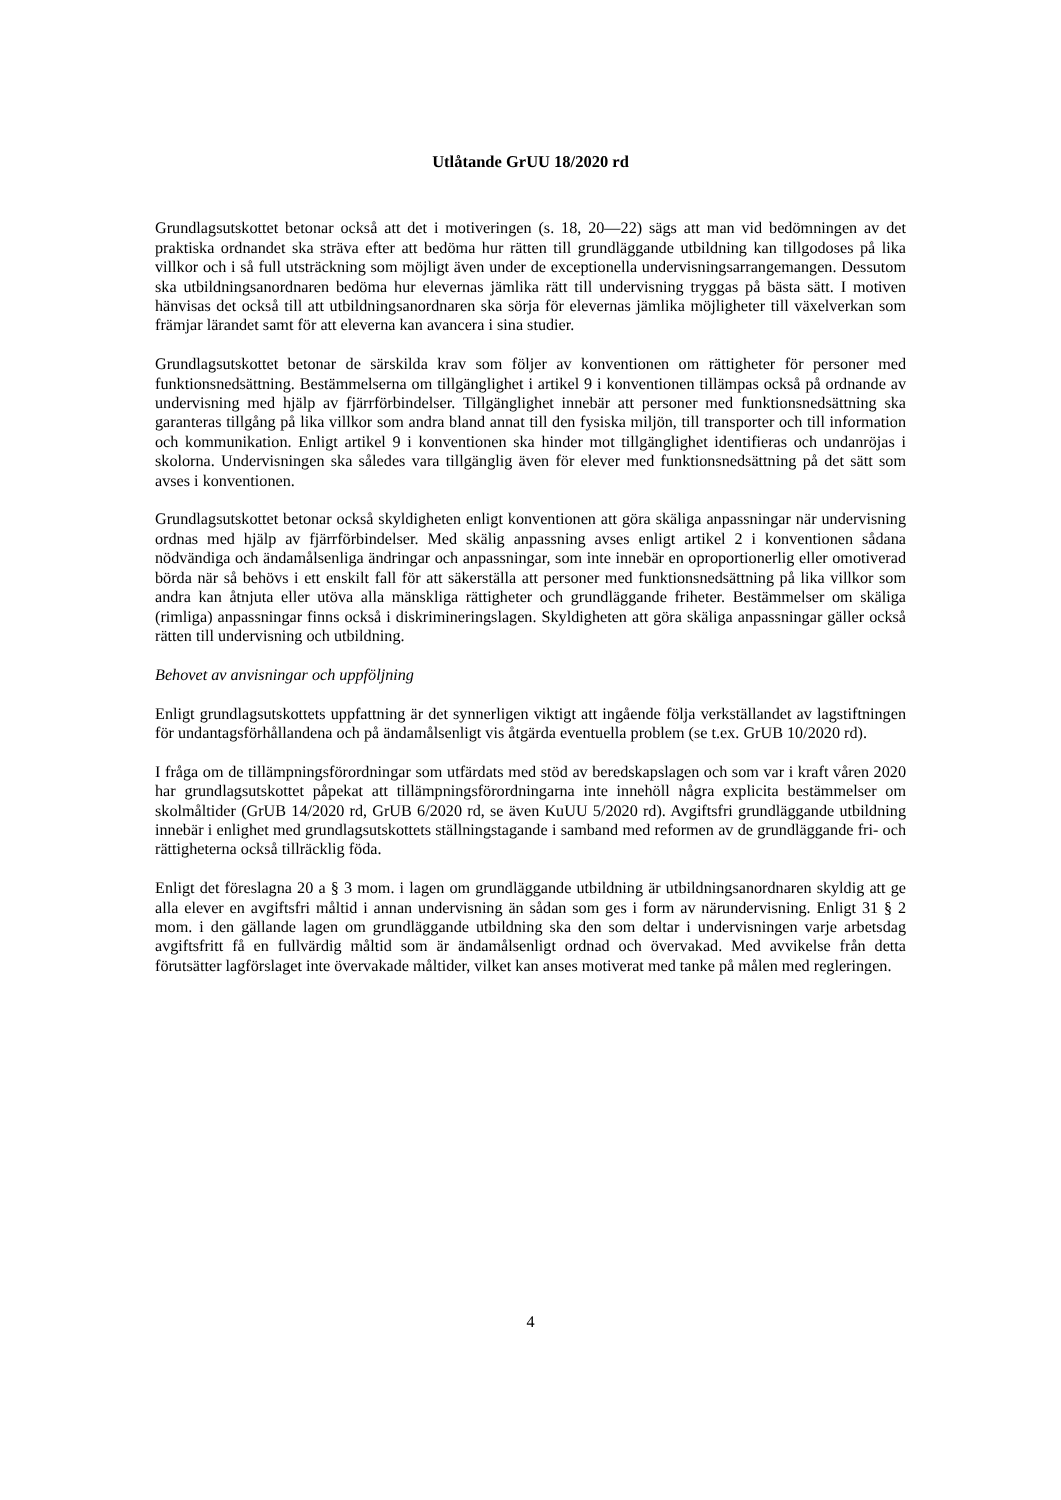Utlåtande GrUU 18/2020 rd
Grundlagsutskottet betonar också att det i motiveringen (s. 18, 20—22) sägs att man vid bedömningen av det praktiska ordnandet ska sträva efter att bedöma hur rätten till grundläggande utbildning kan tillgodoses på lika villkor och i så full utsträckning som möjligt även under de exceptionella undervisningsarrangemangen. Dessutom ska utbildningsanordnaren bedöma hur elevernas jämlika rätt till undervisning tryggas på bästa sätt. I motiven hänvisas det också till att utbildningsanordnaren ska sörja för elevernas jämlika möjligheter till växelverkan som främjar lärandet samt för att eleverna kan avancera i sina studier.
Grundlagsutskottet betonar de särskilda krav som följer av konventionen om rättigheter för personer med funktionsnedsättning. Bestämmelserna om tillgänglighet i artikel 9 i konventionen tillämpas också på ordnande av undervisning med hjälp av fjärrförbindelser. Tillgänglighet innebär att personer med funktionsnedsättning ska garanteras tillgång på lika villkor som andra bland annat till den fysiska miljön, till transporter och till information och kommunikation. Enligt artikel 9 i konventionen ska hinder mot tillgänglighet identifieras och undanröjas i skolorna. Undervisningen ska således vara tillgänglig även för elever med funktionsnedsättning på det sätt som avses i konventionen.
Grundlagsutskottet betonar också skyldigheten enligt konventionen att göra skäliga anpassningar när undervisning ordnas med hjälp av fjärrförbindelser. Med skälig anpassning avses enligt artikel 2 i konventionen sådana nödvändiga och ändamålsenliga ändringar och anpassningar, som inte innebär en oproportionerlig eller omotiverad börda när så behövs i ett enskilt fall för att säkerställa att personer med funktionsnedsättning på lika villkor som andra kan åtnjuta eller utöva alla mänskliga rättigheter och grundläggande friheter. Bestämmelser om skäliga (rimliga) anpassningar finns också i diskrimineringslagen. Skyldigheten att göra skäliga anpassningar gäller också rätten till undervisning och utbildning.
Behovet av anvisningar och uppföljning
Enligt grundlagsutskottets uppfattning är det synnerligen viktigt att ingående följa verkställandet av lagstiftningen för undantagsförhållandena och på ändamålsenligt vis åtgärda eventuella problem (se t.ex. GrUB 10/2020 rd).
I fråga om de tillämpningsförordningar som utfärdats med stöd av beredskapslagen och som var i kraft våren 2020 har grundlagsutskottet påpekat att tillämpningsförordningarna inte innehöll några explicita bestämmelser om skolmåltider (GrUB 14/2020 rd, GrUB 6/2020 rd, se även KuUU 5/2020 rd). Avgiftsfri grundläggande utbildning innebär i enlighet med grundlagsutskottets ställningstagande i samband med reformen av de grundläggande fri- och rättigheterna också tillräcklig föda.
Enligt det föreslagna 20 a § 3 mom. i lagen om grundläggande utbildning är utbildningsanordnaren skyldig att ge alla elever en avgiftsfri måltid i annan undervisning än sådan som ges i form av närundervisning. Enligt 31 § 2 mom. i den gällande lagen om grundläggande utbildning ska den som deltar i undervisningen varje arbetsdag avgiftsfritt få en fullvärdig måltid som är ändamålsenligt ordnad och övervakad. Med avvikelse från detta förutsätter lagförslaget inte övervakade måltider, vilket kan anses motiverat med tanke på målen med regleringen.
4